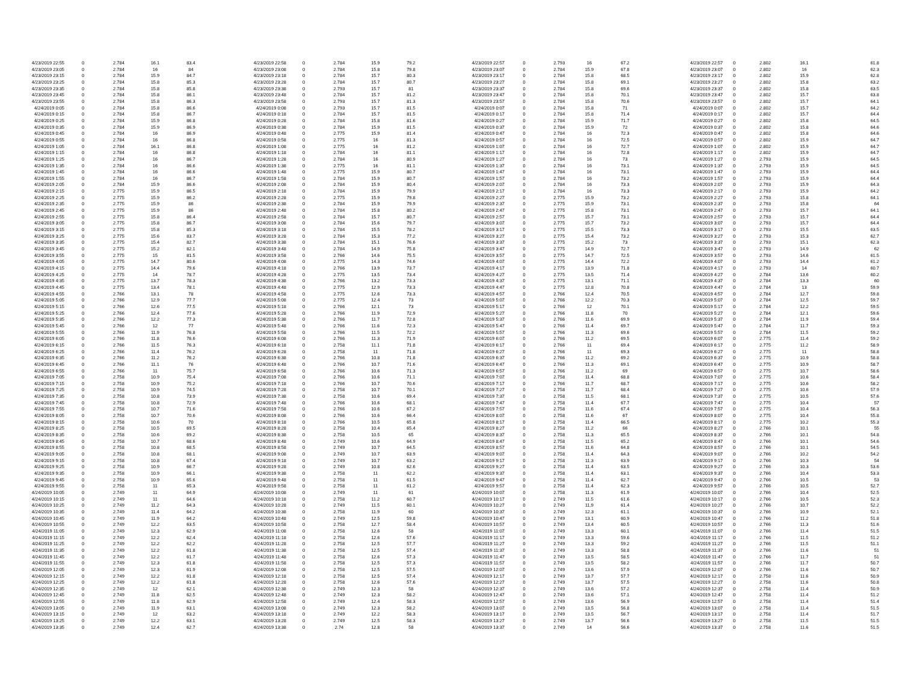| 4/23/2019 22:55 | 0 | 2.784 | 16.1 | 83.4 | 4/23/2019 22:58 | 0 | 2.784 | 15.9 | 79.2 | 4/23/2019 22:57 | 0 | 2.793 | 16 | 67.2 | 4/23/2019 22:57 | 0 | 2.802 | 16.1 | 61.8 |
| 4/23/2019 23:05 | 0 | 2.784 | 16 | 84 | 4/23/2019 23:08 | 0 | 2.784 | 15.8 | 79.8 | 4/23/2019 23:07 | 0 | 2.784 | 15.9 | 67.8 | 4/23/2019 23:07 | 0 | 2.802 | 16 | 62.3 |
| 4/23/2019 23:15 | 0 | 2.784 | 15.9 | 84.7 | 4/23/2019 23:18 | 0 | 2.784 | 15.7 | 80.3 | 4/23/2019 23:17 | 0 | 2.784 | 15.8 | 68.5 | 4/23/2019 23:17 | 0 | 2.802 | 15.9 | 62.8 |
| 4/23/2019 23:25 | 0 | 2.784 | 15.8 | 85.3 | 4/23/2019 23:28 | 0 | 2.784 | 15.7 | 80.7 | 4/23/2019 23:27 | 0 | 2.784 | 15.8 | 69.1 | 4/23/2019 23:27 | 0 | 2.802 | 15.8 | 63.2 |
| 4/23/2019 23:35 | 0 | 2.784 | 15.8 | 85.8 | 4/23/2019 23:38 | 0 | 2.793 | 15.7 | 81 | 4/23/2019 23:37 | 0 | 2.784 | 15.8 | 69.6 | 4/23/2019 23:37 | 0 | 2.802 | 15.8 | 63.5 |
| 4/23/2019 23:45 | 0 | 2.784 | 15.8 | 86.1 | 4/23/2019 23:48 | 0 | 2.784 | 15.7 | 81.2 | 4/23/2019 23:47 | 0 | 2.784 | 15.8 | 70.1 | 4/23/2019 23:47 | 0 | 2.802 | 15.7 | 63.8 |
| 4/23/2019 23:55 | 0 | 2.784 | 15.8 | 86.3 | 4/23/2019 23:58 | 0 | 2.793 | 15.7 | 81.3 | 4/23/2019 23:57 | 0 | 2.784 | 15.8 | 70.6 | 4/23/2019 23:57 | 0 | 2.802 | 15.7 | 64.1 |
| 4/24/2019 0:05 | 0 | 2.784 | 15.8 | 86.6 | 4/24/2019 0:08 | 0 | 2.793 | 15.7 | 81.5 | 4/24/2019 0:07 | 0 | 2.784 | 15.8 | 71 | 4/24/2019 0:07 | 0 | 2.802 | 15.7 | 64.2 |
| 4/24/2019 0:15 | 0 | 2.784 | 15.8 | 86.7 | 4/24/2019 0:18 | 0 | 2.784 | 15.7 | 81.5 | 4/24/2019 0:17 | 0 | 2.784 | 15.8 | 71.4 | 4/24/2019 0:17 | 0 | 2.802 | 15.7 | 64.4 |
| 4/24/2019 0:25 | 0 | 2.784 | 15.9 | 86.8 | 4/24/2019 0:28 | 0 | 2.784 | 15.8 | 81.6 | 4/24/2019 0:27 | 0 | 2.784 | 15.9 | 71.7 | 4/24/2019 0:27 | 0 | 2.802 | 15.8 | 64.5 |
| 4/24/2019 0:35 | 0 | 2.784 | 15.9 | 86.9 | 4/24/2019 0:38 | 0 | 2.784 | 15.9 | 81.5 | 4/24/2019 0:37 | 0 | 2.784 | 15.9 | 72 | 4/24/2019 0:37 | 0 | 2.802 | 15.8 | 64.6 |
| 4/24/2019 0:45 | 0 | 2.784 | 16 | 86.9 | 4/24/2019 0:48 | 0 | 2.775 | 15.9 | 81.4 | 4/24/2019 0:47 | 0 | 2.784 | 16 | 72.3 | 4/24/2019 0:47 | 0 | 2.802 | 15.8 | 64.6 |
| 4/24/2019 0:55 | 0 | 2.784 | 16 | 86.8 | 4/24/2019 0:58 | 0 | 2.775 | 16 | 81.3 | 4/24/2019 0:57 | 0 | 2.784 | 16 | 72.5 | 4/24/2019 0:57 | 0 | 2.802 | 15.9 | 64.7 |
| 4/24/2019 1:05 | 0 | 2.784 | 16.1 | 86.8 | 4/24/2019 1:08 | 0 | 2.775 | 16 | 81.2 | 4/24/2019 1:07 | 0 | 2.784 | 16 | 72.7 | 4/24/2019 1:07 | 0 | 2.802 | 15.9 | 64.7 |
| 4/24/2019 1:15 | 0 | 2.784 | 16 | 86.8 | 4/24/2019 1:18 | 0 | 2.784 | 16 | 81.1 | 4/24/2019 1:17 | 0 | 2.784 | 16 | 72.8 | 4/24/2019 1:17 | 0 | 2.802 | 15.9 | 64.7 |
| 4/24/2019 1:25 | 0 | 2.784 | 16 | 86.7 | 4/24/2019 1:28 | 0 | 2.784 | 16 | 80.9 | 4/24/2019 1:27 | 0 | 2.784 | 16 | 73 | 4/24/2019 1:27 | 0 | 2.793 | 15.9 | 64.5 |
| 4/24/2019 1:35 | 0 | 2.784 | 16 | 86.6 | 4/24/2019 1:38 | 0 | 2.775 | 16 | 81.1 | 4/24/2019 1:37 | 0 | 2.784 | 16 | 73.1 | 4/24/2019 1:37 | 0 | 2.793 | 15.9 | 64.5 |
| 4/24/2019 1:45 | 0 | 2.784 | 16 | 86.6 | 4/24/2019 1:48 | 0 | 2.775 | 15.9 | 80.7 | 4/24/2019 1:47 | 0 | 2.784 | 16 | 73.1 | 4/24/2019 1:47 | 0 | 2.793 | 15.9 | 64.4 |
| 4/24/2019 1:55 | 0 | 2.784 | 16 | 86.7 | 4/24/2019 1:58 | 0 | 2.784 | 15.9 | 80.7 | 4/24/2019 1:57 | 0 | 2.784 | 16 | 73.2 | 4/24/2019 1:57 | 0 | 2.793 | 15.9 | 64.4 |
| 4/24/2019 2:05 | 0 | 2.784 | 15.9 | 86.6 | 4/24/2019 2:08 | 0 | 2.784 | 15.9 | 80.4 | 4/24/2019 2:07 | 0 | 2.784 | 16 | 73.3 | 4/24/2019 2:07 | 0 | 2.793 | 15.9 | 64.3 |
| 4/24/2019 2:15 | 0 | 2.775 | 15.9 | 86.5 | 4/24/2019 2:18 | 0 | 2.784 | 15.9 | 79.9 | 4/24/2019 2:17 | 0 | 2.784 | 16 | 73.3 | 4/24/2019 2:17 | 0 | 2.793 | 15.9 | 64.2 |
| 4/24/2019 2:25 | 0 | 2.775 | 15.9 | 86.2 | 4/24/2019 2:28 | 0 | 2.775 | 15.9 | 79.8 | 4/24/2019 2:27 | 0 | 2.775 | 15.9 | 73.2 | 4/24/2019 2:27 | 0 | 2.793 | 15.8 | 64.1 |
| 4/24/2019 2:35 | 0 | 2.775 | 15.9 | 86 | 4/24/2019 2:38 | 0 | 2.784 | 15.9 | 79.9 | 4/24/2019 2:37 | 0 | 2.775 | 15.9 | 73.1 | 4/24/2019 2:37 | 0 | 2.793 | 15.8 | 64 |
| 4/24/2019 2:45 | 0 | 2.775 | 15.9 | 86 | 4/24/2019 2:48 | 0 | 2.784 | 15.8 | 80.2 | 4/24/2019 2:47 | 0 | 2.775 | 15.8 | 73.1 | 4/24/2019 2:47 | 0 | 2.793 | 15.7 | 64.1 |
| 4/24/2019 2:55 | 0 | 2.775 | 15.8 | 86.4 | 4/24/2019 2:58 | 0 | 2.784 | 15.7 | 80.7 | 4/24/2019 2:57 | 0 | 2.775 | 15.7 | 73.1 | 4/24/2019 2:57 | 0 | 2.793 | 15.7 | 64.4 |
| 4/24/2019 3:05 | 0 | 2.775 | 15.8 | 86.7 | 4/24/2019 3:08 | 0 | 2.784 | 15.6 | 79.7 | 4/24/2019 3:07 | 0 | 2.775 | 15.7 | 73.2 | 4/24/2019 3:07 | 0 | 2.793 | 15.7 | 64.4 |
| 4/24/2019 3:15 | 0 | 2.775 | 15.8 | 85.3 | 4/24/2019 3:18 | 0 | 2.784 | 15.5 | 78.2 | 4/24/2019 3:17 | 0 | 2.775 | 15.5 | 73.3 | 4/24/2019 3:17 | 0 | 2.793 | 15.5 | 63.5 |
| 4/24/2019 3:25 | 0 | 2.775 | 15.6 | 83.7 | 4/24/2019 3:28 | 0 | 2.784 | 15.3 | 77.2 | 4/24/2019 3:27 | 0 | 2.775 | 15.4 | 73.2 | 4/24/2019 3:27 | 0 | 2.793 | 15.3 | 62.7 |
| 4/24/2019 3:35 | 0 | 2.775 | 15.4 | 82.7 | 4/24/2019 3:38 | 0 | 2.784 | 15.1 | 76.6 | 4/24/2019 3:37 | 0 | 2.775 | 15.2 | 73 | 4/24/2019 3:37 | 0 | 2.793 | 15.1 | 62.3 |
| 4/24/2019 3:45 | 0 | 2.775 | 15.2 | 82.1 | 4/24/2019 3:48 | 0 | 2.784 | 14.9 | 75.8 | 4/24/2019 3:47 | 0 | 2.775 | 14.9 | 72.7 | 4/24/2019 3:47 | 0 | 2.793 | 14.9 | 62 |
| 4/24/2019 3:55 | 0 | 2.775 | 15 | 81.5 | 4/24/2019 3:58 | 0 | 2.766 | 14.6 | 75.5 | 4/24/2019 3:57 | 0 | 2.775 | 14.7 | 72.5 | 4/24/2019 3:57 | 0 | 2.793 | 14.6 | 61.5 |
| 4/24/2019 4:05 | 0 | 2.775 | 14.7 | 80.6 | 4/24/2019 4:08 | 0 | 2.775 | 14.3 | 74.6 | 4/24/2019 4:07 | 0 | 2.775 | 14.4 | 72.2 | 4/24/2019 4:07 | 0 | 2.793 | 14.4 | 61.2 |
| 4/24/2019 4:15 | 0 | 2.775 | 14.4 | 79.6 | 4/24/2019 4:18 | 0 | 2.766 | 13.9 | 73.7 | 4/24/2019 4:17 | 0 | 2.775 | 13.9 | 71.8 | 4/24/2019 4:17 | 0 | 2.793 | 14 | 60.7 |
| 4/24/2019 4:25 | 0 | 2.775 | 14 | 78.7 | 4/24/2019 4:28 | 0 | 2.775 | 13.5 | 73.4 | 4/24/2019 4:27 | 0 | 2.775 | 13.5 | 71.4 | 4/24/2019 4:27 | 0 | 2.784 | 13.6 | 60.2 |
| 4/24/2019 4:35 | 0 | 2.775 | 13.7 | 78.3 | 4/24/2019 4:38 | 0 | 2.766 | 13.2 | 73.3 | 4/24/2019 4:37 | 0 | 2.775 | 13.1 | 71.1 | 4/24/2019 4:37 | 0 | 2.784 | 13.3 | 60 |
| 4/24/2019 4:45 | 0 | 2.775 | 13.4 | 78.1 | 4/24/2019 4:48 | 0 | 2.775 | 12.9 | 73.3 | 4/24/2019 4:47 | 0 | 2.775 | 12.8 | 70.8 | 4/24/2019 4:47 | 0 | 2.784 | 13 | 59.9 |
| 4/24/2019 4:55 | 0 | 2.766 | 13.1 | 78 | 4/24/2019 4:58 | 0 | 2.775 | 12.6 | 73.3 | 4/24/2019 4:57 | 0 | 2.766 | 12.4 | 70.5 | 4/24/2019 4:57 | 0 | 2.784 | 12.7 | 59.8 |
| 4/24/2019 5:05 | 0 | 2.766 | 12.9 | 77.7 | 4/24/2019 5:08 | 0 | 2.775 | 12.4 | 73 | 4/24/2019 5:07 | 0 | 2.766 | 12.2 | 70.3 | 4/24/2019 5:07 | 0 | 2.784 | 12.5 | 59.7 |
| 4/24/2019 5:15 | 0 | 2.766 | 12.6 | 77.5 | 4/24/2019 5:18 | 0 | 2.766 | 12.1 | 73 | 4/24/2019 5:17 | 0 | 2.766 | 12 | 70.1 | 4/24/2019 5:17 | 0 | 2.784 | 12.2 | 59.5 |
| 4/24/2019 5:25 | 0 | 2.766 | 12.4 | 77.6 | 4/24/2019 5:28 | 0 | 2.766 | 11.9 | 72.9 | 4/24/2019 5:27 | 0 | 2.766 | 11.8 | 70 | 4/24/2019 5:27 | 0 | 2.784 | 12.1 | 59.6 |
| 4/24/2019 5:35 | 0 | 2.766 | 12.2 | 77.3 | 4/24/2019 5:38 | 0 | 2.766 | 11.7 | 72.8 | 4/24/2019 5:37 | 0 | 2.766 | 11.6 | 69.9 | 4/24/2019 5:37 | 0 | 2.784 | 11.9 | 59.4 |
| 4/24/2019 5:45 | 0 | 2.766 | 12 | 77 | 4/24/2019 5:48 | 0 | 2.766 | 11.6 | 72.3 | 4/24/2019 5:47 | 0 | 2.766 | 11.4 | 69.7 | 4/24/2019 5:47 | 0 | 2.784 | 11.7 | 59.3 |
| 4/24/2019 5:55 | 0 | 2.766 | 11.9 | 76.8 | 4/24/2019 5:58 | 0 | 2.766 | 11.5 | 72.2 | 4/24/2019 5:57 | 0 | 2.766 | 11.3 | 69.6 | 4/24/2019 5:57 | 0 | 2.784 | 11.5 | 59.2 |
| 4/24/2019 6:05 | 0 | 2.766 | 11.8 | 76.6 | 4/24/2019 6:08 | 0 | 2.766 | 11.3 | 71.9 | 4/24/2019 6:07 | 0 | 2.766 | 11.2 | 69.5 | 4/24/2019 6:07 | 0 | 2.775 | 11.4 | 59.2 |
| 4/24/2019 6:15 | 0 | 2.766 | 11.5 | 76.3 | 4/24/2019 6:18 | 0 | 2.758 | 11.1 | 71.8 | 4/24/2019 6:17 | 0 | 2.766 | 11 | 69.4 | 4/24/2019 6:17 | 0 | 2.775 | 11.2 | 58.9 |
| 4/24/2019 6:25 | 0 | 2.766 | 11.4 | 76.2 | 4/24/2019 6:28 | 0 | 2.758 | 11 | 71.8 | 4/24/2019 6:27 | 0 | 2.766 | 11 | 69.3 | 4/24/2019 6:27 | 0 | 2.775 | 11 | 58.8 |
| 4/24/2019 6:35 | 0 | 2.766 | 11.2 | 76.2 | 4/24/2019 6:38 | 0 | 2.766 | 10.8 | 71.8 | 4/24/2019 6:37 | 0 | 2.766 | 11.2 | 69.2 | 4/24/2019 6:37 | 0 | 2.775 | 10.9 | 58.8 |
| 4/24/2019 6:45 | 0 | 2.766 | 11.1 | 76 | 4/24/2019 6:48 | 0 | 2.766 | 10.7 | 71.6 | 4/24/2019 6:47 | 0 | 2.766 | 11.3 | 69.1 | 4/24/2019 6:47 | 0 | 2.775 | 10.9 | 58.7 |
| 4/24/2019 6:55 | 0 | 2.766 | 11 | 75.7 | 4/24/2019 6:58 | 0 | 2.766 | 10.6 | 71.3 | 4/24/2019 6:57 | 0 | 2.766 | 11.2 | 69 | 4/24/2019 6:57 | 0 | 2.775 | 10.7 | 58.6 |
| 4/24/2019 7:05 | 0 | 2.758 | 10.9 | 75.4 | 4/24/2019 7:08 | 0 | 2.766 | 10.6 | 71.1 | 4/24/2019 7:07 | 0 | 2.758 | 11.4 | 68.8 | 4/24/2019 7:07 | 0 | 2.775 | 10.6 | 58.4 |
| 4/24/2019 7:15 | 0 | 2.758 | 10.9 | 75.2 | 4/24/2019 7:18 | 0 | 2.766 | 10.7 | 70.6 | 4/24/2019 7:17 | 0 | 2.766 | 11.7 | 68.7 | 4/24/2019 7:17 | 0 | 2.775 | 10.6 | 58.2 |
| 4/24/2019 7:25 | 0 | 2.758 | 10.9 | 74.5 | 4/24/2019 7:28 | 0 | 2.758 | 10.7 | 70.1 | 4/24/2019 7:27 | 0 | 2.758 | 11.7 | 68.4 | 4/24/2019 7:27 | 0 | 2.775 | 10.6 | 57.9 |
| 4/24/2019 7:35 | 0 | 2.758 | 10.8 | 73.9 | 4/24/2019 7:38 | 0 | 2.758 | 10.6 | 69.4 | 4/24/2019 7:37 | 0 | 2.758 | 11.5 | 68.1 | 4/24/2019 7:37 | 0 | 2.775 | 10.5 | 57.6 |
| 4/24/2019 7:45 | 0 | 2.758 | 10.8 | 72.9 | 4/24/2019 7:48 | 0 | 2.766 | 10.6 | 68.1 | 4/24/2019 7:47 | 0 | 2.758 | 11.4 | 67.7 | 4/24/2019 7:47 | 0 | 2.775 | 10.4 | 57 |
| 4/24/2019 7:55 | 0 | 2.758 | 10.7 | 71.6 | 4/24/2019 7:58 | 0 | 2.766 | 10.6 | 67.2 | 4/24/2019 7:57 | 0 | 2.758 | 11.6 | 67.4 | 4/24/2019 7:57 | 0 | 2.775 | 10.4 | 56.3 |
| 4/24/2019 8:05 | 0 | 2.758 | 10.7 | 70.6 | 4/24/2019 8:08 | 0 | 2.766 | 10.6 | 66.4 | 4/24/2019 8:07 | 0 | 2.758 | 11.6 | 67 | 4/24/2019 8:07 | 0 | 2.775 | 10.4 | 55.8 |
| 4/24/2019 8:15 | 0 | 2.758 | 10.6 | 70 | 4/24/2019 8:18 | 0 | 2.766 | 10.5 | 65.8 | 4/24/2019 8:17 | 0 | 2.758 | 11.4 | 66.5 | 4/24/2019 8:17 | 0 | 2.775 | 10.2 | 55.3 |
| 4/24/2019 8:25 | 0 | 2.758 | 10.5 | 69.5 | 4/24/2019 8:28 | 0 | 2.758 | 10.4 | 65.4 | 4/24/2019 8:27 | 0 | 2.758 | 11.2 | 66 | 4/24/2019 8:27 | 0 | 2.766 | 10.1 | 55 |
| 4/24/2019 8:35 | 0 | 2.758 | 10.6 | 69.2 | 4/24/2019 8:38 | 0 | 2.758 | 10.5 | 65 | 4/24/2019 8:37 | 0 | 2.758 | 11.3 | 65.5 | 4/24/2019 8:37 | 0 | 2.766 | 10.1 | 54.8 |
| 4/24/2019 8:45 | 0 | 2.758 | 10.7 | 68.6 | 4/24/2019 8:48 | 0 | 2.749 | 10.6 | 64.9 | 4/24/2019 8:47 | 0 | 2.758 | 11.5 | 65.2 | 4/24/2019 8:47 | 0 | 2.766 | 10.1 | 54.6 |
| 4/24/2019 8:55 | 0 | 2.758 | 10.8 | 68.5 | 4/24/2019 8:58 | 0 | 2.749 | 10.7 | 64.5 | 4/24/2019 8:57 | 0 | 2.758 | 11.6 | 64.8 | 4/24/2019 8:57 | 0 | 2.766 | 10.1 | 54.5 |
| 4/24/2019 9:05 | 0 | 2.758 | 10.8 | 68.1 | 4/24/2019 9:08 | 0 | 2.749 | 10.7 | 63.9 | 4/24/2019 9:07 | 0 | 2.758 | 11.4 | 64.3 | 4/24/2019 9:07 | 0 | 2.766 | 10.2 | 54.2 |
| 4/24/2019 9:15 | 0 | 2.758 | 10.8 | 67.4 | 4/24/2019 9:18 | 0 | 2.749 | 10.7 | 63.2 | 4/24/2019 9:17 | 0 | 2.758 | 11.3 | 63.9 | 4/24/2019 9:17 | 0 | 2.766 | 10.3 | 54 |
| 4/24/2019 9:25 | 0 | 2.758 | 10.9 | 66.7 | 4/24/2019 9:28 | 0 | 2.749 | 10.8 | 62.6 | 4/24/2019 9:27 | 0 | 2.758 | 11.4 | 63.5 | 4/24/2019 9:27 | 0 | 2.766 | 10.3 | 53.6 |
| 4/24/2019 9:35 | 0 | 2.758 | 10.9 | 66.1 | 4/24/2019 9:38 | 0 | 2.758 | 11 | 62.2 | 4/24/2019 9:37 | 0 | 2.758 | 11.4 | 63.1 | 4/24/2019 9:37 | 0 | 2.766 | 10.4 | 53.3 |
| 4/24/2019 9:45 | 0 | 2.758 | 10.9 | 65.6 | 4/24/2019 9:48 | 0 | 2.758 | 11 | 61.5 | 4/24/2019 9:47 | 0 | 2.758 | 11.4 | 62.7 | 4/24/2019 9:47 | 0 | 2.766 | 10.5 | 53 |
| 4/24/2019 9:55 | 0 | 2.758 | 11 | 65.3 | 4/24/2019 9:58 | 0 | 2.758 | 11 | 61.2 | 4/24/2019 9:57 | 0 | 2.758 | 11.4 | 62.3 | 4/24/2019 9:57 | 0 | 2.766 | 10.5 | 52.7 |
| 4/24/2019 10:05 | 0 | 2.749 | 11 | 64.9 | 4/24/2019 10:08 | 0 | 2.749 | 11 | 61 | 4/24/2019 10:07 | 0 | 2.758 | 11.3 | 61.9 | 4/24/2019 10:07 | 0 | 2.766 | 10.4 | 52.5 |
| 4/24/2019 10:15 | 0 | 2.749 | 11 | 64.6 | 4/24/2019 10:18 | 0 | 2.758 | 11.2 | 60.7 | 4/24/2019 10:17 | 0 | 2.749 | 11.5 | 61.6 | 4/24/2019 10:17 | 0 | 2.766 | 10.5 | 52.3 |
| 4/24/2019 10:25 | 0 | 2.749 | 11.2 | 64.3 | 4/24/2019 10:28 | 0 | 2.749 | 11.5 | 60.1 | 4/24/2019 10:27 | 0 | 2.749 | 11.9 | 61.4 | 4/24/2019 10:27 | 0 | 2.766 | 10.7 | 52.2 |
| 4/24/2019 10:35 | 0 | 2.749 | 11.4 | 64.2 | 4/24/2019 10:38 | 0 | 2.758 | 11.9 | 60 | 4/24/2019 10:37 | 0 | 2.749 | 12.3 | 61.1 | 4/24/2019 10:37 | 0 | 2.766 | 10.9 | 52.1 |
| 4/24/2019 10:45 | 0 | 2.749 | 11.9 | 64.2 | 4/24/2019 10:48 | 0 | 2.749 | 12.5 | 59.8 | 4/24/2019 10:47 | 0 | 2.749 | 13.1 | 60.9 | 4/24/2019 10:47 | 0 | 2.766 | 11.2 | 51.8 |
| 4/24/2019 10:55 | 0 | 2.749 | 12.2 | 63.5 | 4/24/2019 10:58 | 0 | 2.758 | 12.7 | 58.4 | 4/24/2019 10:57 | 0 | 2.749 | 13.4 | 60.5 | 4/24/2019 10:57 | 0 | 2.766 | 11.3 | 51.6 |
| 4/24/2019 11:05 | 0 | 2.749 | 12.3 | 62.9 | 4/24/2019 11:08 | 0 | 2.758 | 12.6 | 58 | 4/24/2019 11:07 | 0 | 2.749 | 13.3 | 60.1 | 4/24/2019 11:07 | 0 | 2.766 | 11.4 | 51.5 |
| 4/24/2019 11:15 | 0 | 2.749 | 12.2 | 62.4 | 4/24/2019 11:18 | 0 | 2.758 | 12.6 | 57.6 | 4/24/2019 11:17 | 0 | 2.749 | 13.3 | 59.6 | 4/24/2019 11:17 | 0 | 2.766 | 11.5 | 51.2 |
| 4/24/2019 11:25 | 0 | 2.749 | 12.2 | 62.2 | 4/24/2019 11:28 | 0 | 2.758 | 12.5 | 57.7 | 4/24/2019 11:27 | 0 | 2.749 | 13.3 | 59.2 | 4/24/2019 11:27 | 0 | 2.766 | 11.5 | 51.1 |
| 4/24/2019 11:35 | 0 | 2.749 | 12.2 | 61.8 | 4/24/2019 11:38 | 0 | 2.758 | 12.5 | 57.4 | 4/24/2019 11:37 | 0 | 2.749 | 13.3 | 58.8 | 4/24/2019 11:37 | 0 | 2.766 | 11.6 | 51 |
| 4/24/2019 11:45 | 0 | 2.749 | 12.2 | 61.7 | 4/24/2019 11:48 | 0 | 2.758 | 12.6 | 57.3 | 4/24/2019 11:47 | 0 | 2.749 | 13.5 | 58.5 | 4/24/2019 11:47 | 0 | 2.766 | 11.7 | 51 |
| 4/24/2019 11:55 | 0 | 2.749 | 12.3 | 61.8 | 4/24/2019 11:58 | 0 | 2.758 | 12.5 | 57.3 | 4/24/2019 11:57 | 0 | 2.749 | 13.5 | 58.2 | 4/24/2019 11:57 | 0 | 2.766 | 11.7 | 50.7 |
| 4/24/2019 12:05 | 0 | 2.749 | 12.3 | 61.9 | 4/24/2019 12:08 | 0 | 2.758 | 12.5 | 57.5 | 4/24/2019 12:07 | 0 | 2.749 | 13.6 | 57.9 | 4/24/2019 12:07 | 0 | 2.766 | 11.6 | 50.7 |
| 4/24/2019 12:15 | 0 | 2.749 | 12.2 | 61.8 | 4/24/2019 12:18 | 0 | 2.758 | 12.5 | 57.4 | 4/24/2019 12:17 | 0 | 2.749 | 13.7 | 57.7 | 4/24/2019 12:17 | 0 | 2.758 | 11.6 | 50.9 |
| 4/24/2019 12:25 | 0 | 2.749 | 12.2 | 61.8 | 4/24/2019 12:28 | 0 | 2.758 | 12.6 | 57.6 | 4/24/2019 12:27 | 0 | 2.749 | 13.7 | 57.5 | 4/24/2019 12:27 | 0 | 2.758 | 11.6 | 50.8 |
| 4/24/2019 12:35 | 0 | 2.749 | 12 | 62.1 | 4/24/2019 12:38 | 0 | 2.749 | 12.3 | 58 | 4/24/2019 12:37 | 0 | 2.749 | 13.6 | 57.2 | 4/24/2019 12:37 | 0 | 2.758 | 11.4 | 50.9 |
| 4/24/2019 12:45 | 0 | 2.749 | 11.8 | 62.5 | 4/24/2019 12:48 | 0 | 2.749 | 12.3 | 58.2 | 4/24/2019 12:47 | 0 | 2.749 | 13.6 | 57.1 | 4/24/2019 12:47 | 0 | 2.758 | 11.4 | 51.2 |
| 4/24/2019 12:55 | 0 | 2.749 | 11.8 | 62.9 | 4/24/2019 12:58 | 0 | 2.749 | 12.4 | 58.3 | 4/24/2019 12:57 | 0 | 2.749 | 13.6 | 56.9 | 4/24/2019 12:57 | 0 | 2.758 | 11.4 | 51.4 |
| 4/24/2019 13:05 | 0 | 2.749 | 11.9 | 63.1 | 4/24/2019 13:08 | 0 | 2.749 | 12.3 | 58.2 | 4/24/2019 13:07 | 0 | 2.749 | 13.5 | 56.8 | 4/24/2019 13:07 | 0 | 2.758 | 11.4 | 51.5 |
| 4/24/2019 13:15 | 0 | 2.749 | 12 | 63.2 | 4/24/2019 13:18 | 0 | 2.749 | 12.2 | 58.3 | 4/24/2019 13:17 | 0 | 2.749 | 13.5 | 56.7 | 4/24/2019 13:17 | 0 | 2.758 | 11.4 | 51.7 |
| 4/24/2019 13:25 | 0 | 2.749 | 12.2 | 63.1 | 4/24/2019 13:28 | 0 | 2.749 | 12.5 | 58.3 | 4/24/2019 13:27 | 0 | 2.749 | 13.7 | 56.6 | 4/24/2019 13:27 | 0 | 2.758 | 11.5 | 51.5 |
| 4/24/2019 13:35 | 0 | 2.749 | 12.4 | 62.7 | 4/24/2019 13:38 | 0 | 2.74 | 12.8 | 58 | 4/24/2019 13:37 | 0 | 2.749 | 14 | 56.6 | 4/24/2019 13:37 | 0 | 2.758 | 11.6 | 51.5 |